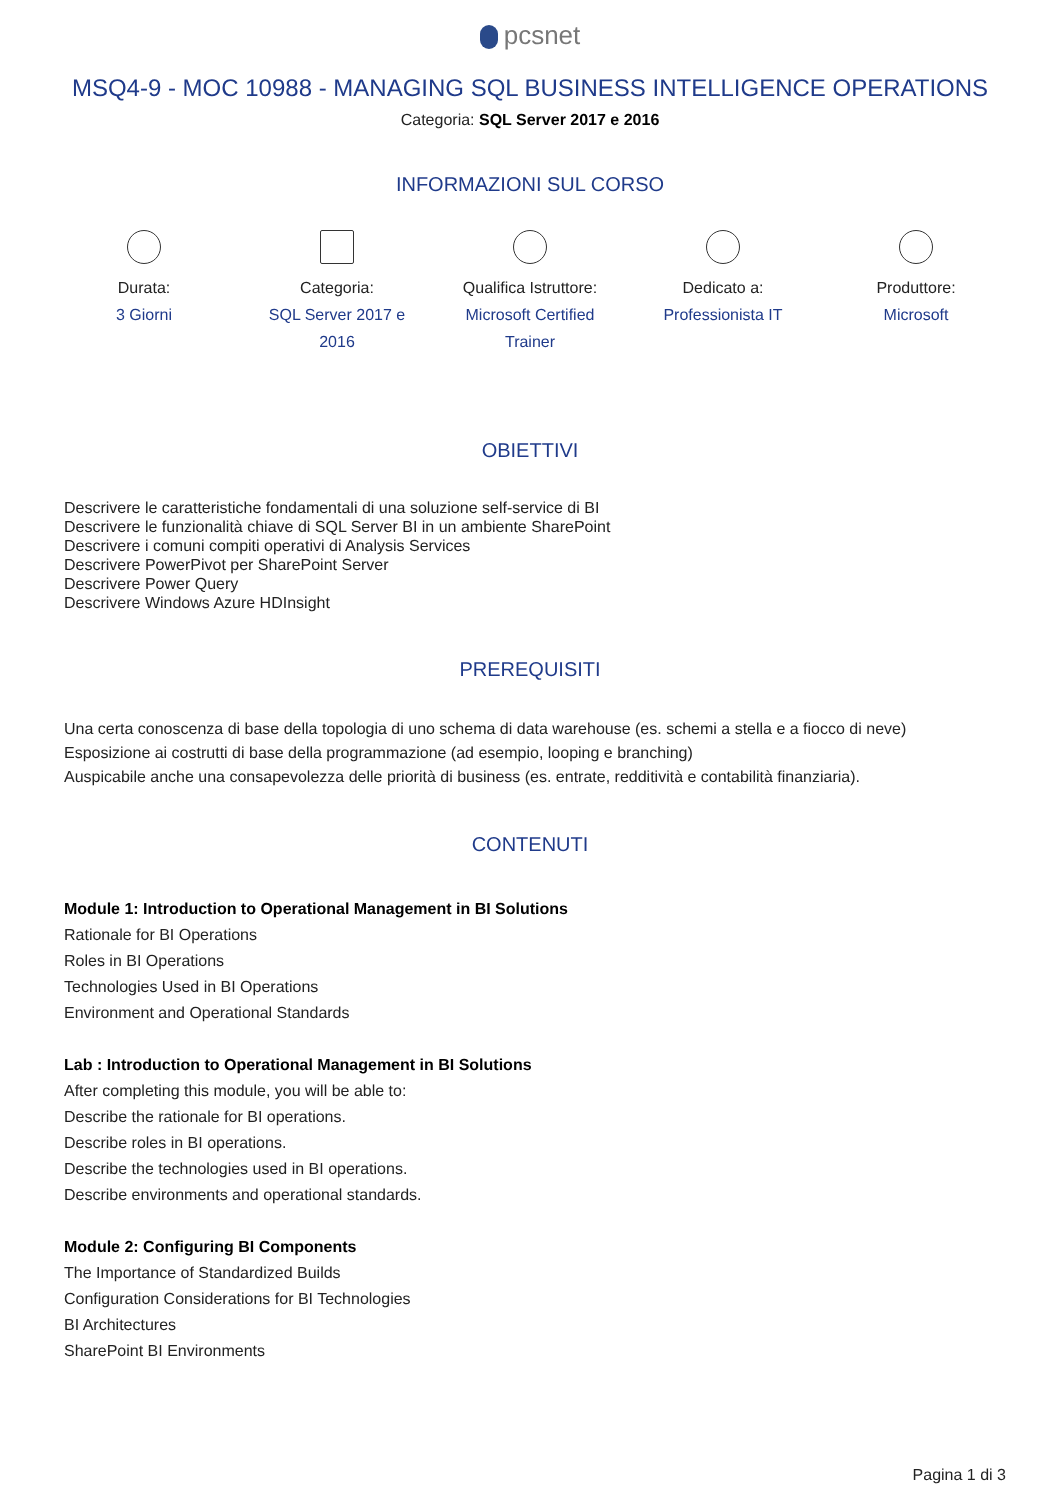pcsnet
MSQ4-9 - MOC 10988 - MANAGING SQL BUSINESS INTELLIGENCE OPERATIONS
Categoria: SQL Server 2017 e 2016
INFORMAZIONI SUL CORSO
Durata:
3 Giorni
Categoria:
SQL Server 2017 e 2016
Qualifica Istruttore:
Microsoft Certified Trainer
Dedicato a:
Professionista IT
Produttore:
Microsoft
OBIETTIVI
Descrivere le caratteristiche fondamentali di una soluzione self-service di BI
Descrivere le funzionalità chiave di SQL Server BI in un ambiente SharePoint
Descrivere i comuni compiti operativi di Analysis Services
Descrivere PowerPivot per SharePoint Server
Descrivere Power Query
Descrivere Windows Azure HDInsight
PREREQUISITI
Una certa conoscenza di base della topologia di uno schema di data warehouse (es. schemi a stella e a fiocco di neve)
Esposizione ai costrutti di base della programmazione (ad esempio, looping e branching)
Auspicabile anche una consapevolezza delle priorità di business (es. entrate, redditività e contabilità finanziaria).
CONTENUTI
Module 1: Introduction to Operational Management in BI Solutions
Rationale for BI Operations
Roles in BI Operations
Technologies Used in BI Operations
Environment and Operational Standards
Lab : Introduction to Operational Management in BI Solutions
After completing this module, you will be able to:
Describe the rationale for BI operations.
Describe roles in BI operations.
Describe the technologies used in BI operations.
Describe environments and operational standards.
Module 2: Configuring BI Components
The Importance of Standardized Builds
Configuration Considerations for BI Technologies
BI Architectures
SharePoint BI Environments
Pagina 1 di 3